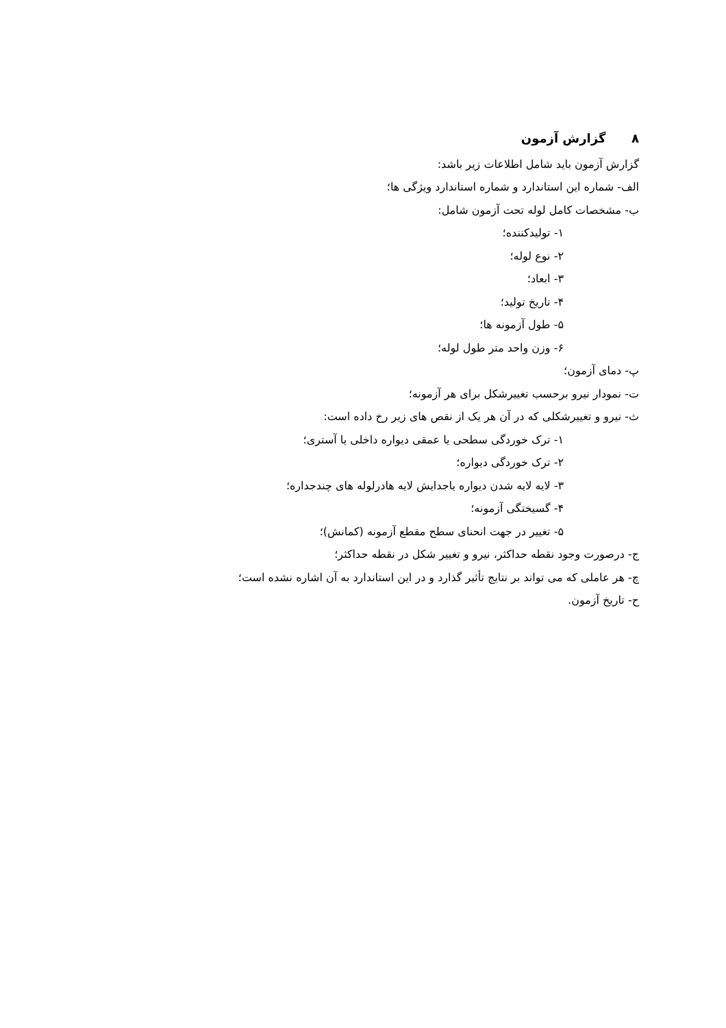۸ گزارش آزمون
گزارش آزمون باید شامل اطلاعات زیر باشد:
الف- شماره این استاندارد و شماره استاندارد ویژگی ها؛
ب- مشخصات کامل لوله تحت آزمون شامل:
۱- تولیدکننده؛
۲- نوع لوله؛
۳- ابعاد؛
۴- تاریخ تولید؛
۵- طول آزمونه ها؛
۶- وزن واحد متر طول لوله؛
پ- دمای آزمون؛
ت- نمودار نیرو برحسب تغییرشکل برای هر آزمونه؛
ث- نیرو و تغییرشکلی که در آن هر یک از نقص های زیر رخ داده است:
۱- ترک خوردگی سطحی یا عمقی دیواره داخلی یا آستری؛
۲- ترک خوردگی دیواره؛
۳- لایه لایه شدن دیواره یاجدایش لایه هادرلوله های چندجداره؛
۴- گسیختگی آزمونه؛
۵- تغییر در جهت انحنای سطح مقطع آزمونه (کمانش)؛
ج- درصورت وجود نقطه حداکثر، نیرو و تغییر شکل در نقطه حداکثر؛
چ- هر عاملی که می تواند بر نتایج تأثیر گذارد و در این استاندارد به آن اشاره نشده است؛
ح- تاریخ آزمون.